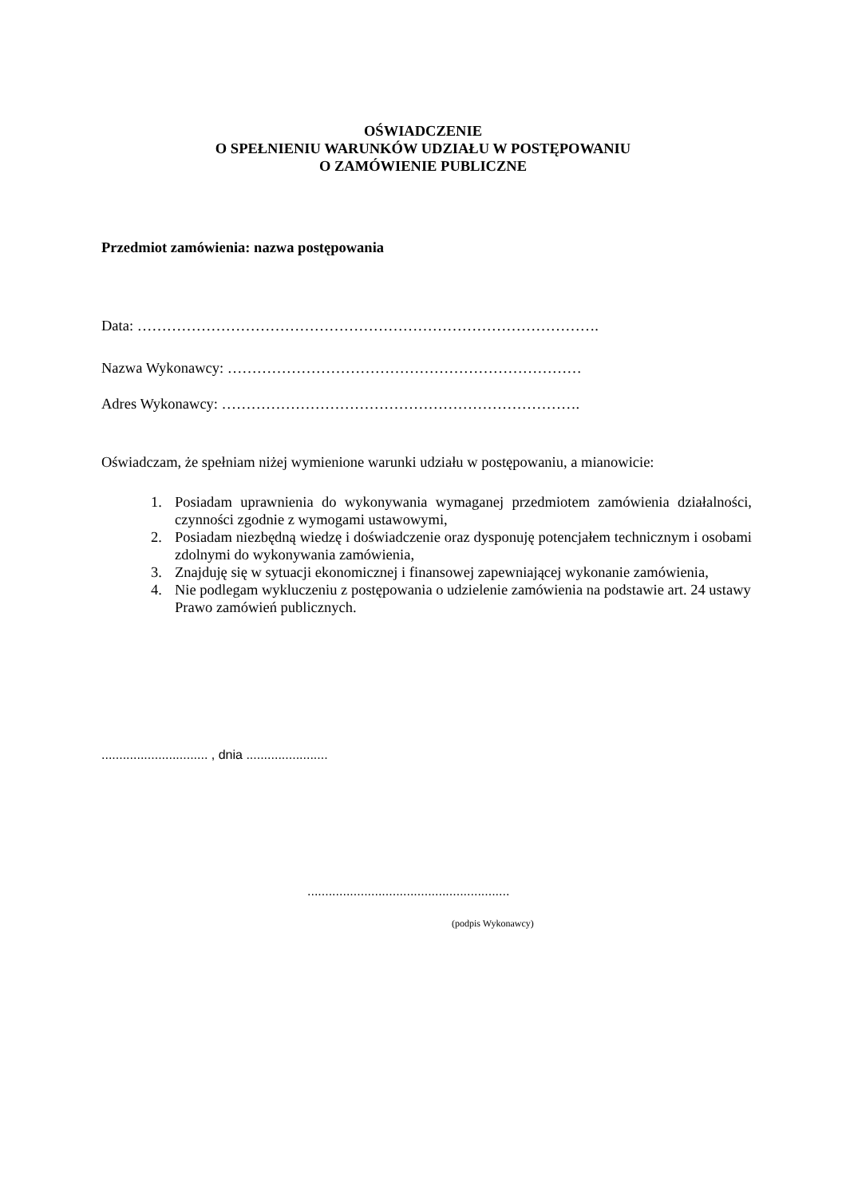OŚWIADCZENIE
O SPEŁNIENIU WARUNKÓW UDZIAŁU W POSTĘPOWANIU
O ZAMÓWIENIE PUBLICZNE
Przedmiot zamówienia: nazwa postępowania
Data: ………………………………………………………………………………….
Nazwa Wykonawcy: ………………………………………………………………
Adres Wykonawcy: ……………………………………………………………….
Oświadczam, że spełniam niżej wymienione warunki udziału w postępowaniu, a mianowicie:
1. Posiadam uprawnienia do wykonywania wymaganej przedmiotem zamówienia działalności, czynności zgodnie z wymogami ustawowymi,
2. Posiadam niezbędną wiedzę i doświadczenie oraz dysponuję potencjałem technicznym i osobami zdolnymi do wykonywania zamówienia,
3. Znajduję się w sytuacji ekonomicznej i finansowej zapewniającej wykonanie zamówienia,
4. Nie podlegam wykluczeniu z postępowania o udzielenie zamówienia na podstawie art. 24 ustawy Prawo zamówień publicznych.
.............................. , dnia .......................
.........................................................
(podpis Wykonawcy)